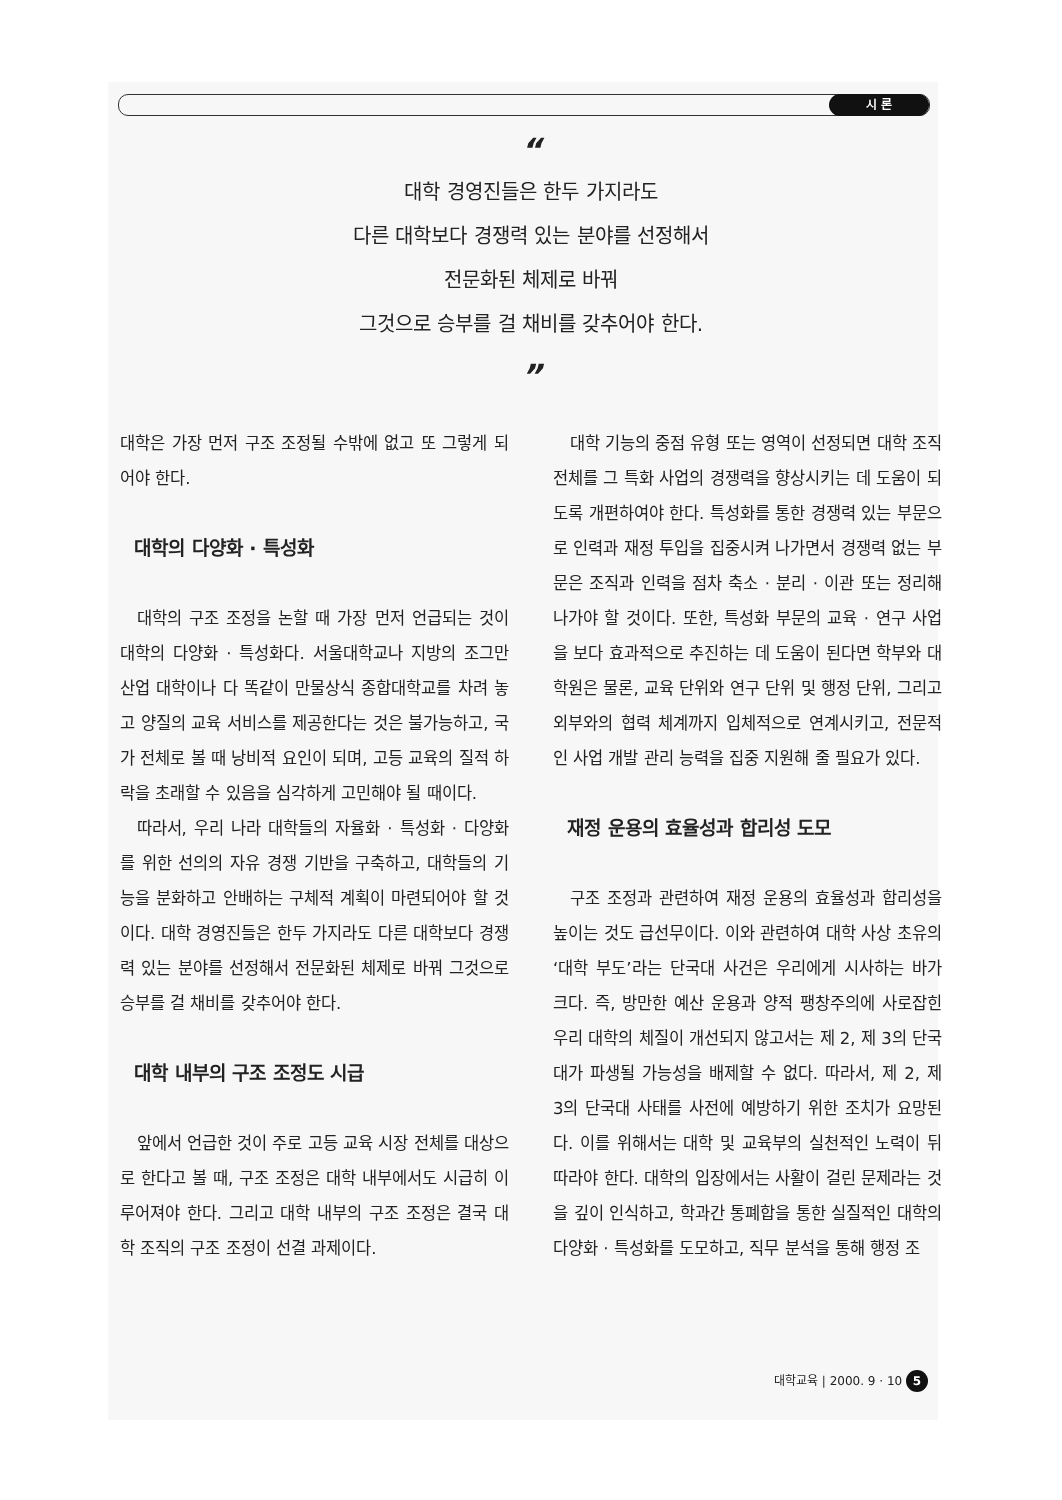시 론
“
대학 경영진들은 한두 가지라도
다른 대학보다 경쟁력 있는 분야를 선정해서
전문화된 체제로 바꿔
그것으로 승부를 걸 채비를 갖추어야 한다.
”
대학은 가장 먼저 구조 조정될 수밖에 없고 또 그렇게 되어야 한다.
대학의 다양화 · 특성화
대학의 구조 조정을 논할 때 가장 먼저 언급되는 것이 대학의 다양화 · 특성화다. 서울대학교나 지방의 조그만 산업 대학이나 다 똑같이 만물상식 종합대학교를 차려 놓고 양질의 교육 서비스를 제공한다는 것은 불가능하고, 국가 전체로 볼 때 낭비적 요인이 되며, 고등 교육의 질적 하락을 초래할 수 있음을 심각하게 고민해야 될 때이다.
따라서, 우리 나라 대학들의 자율화 · 특성화 · 다양화를 위한 선의의 자유 경쟁 기반을 구축하고, 대학들의 기능을 분화하고 안배하는 구체적 계획이 마련되어야 할 것이다. 대학 경영진들은 한두 가지라도 다른 대학보다 경쟁력 있는 분야를 선정해서 전문화된 체제로 바꿔 그것으로 승부를 걸 채비를 갖추어야 한다.
대학 내부의 구조 조정도 시급
앞에서 언급한 것이 주로 고등 교육 시장 전체를 대상으로 한다고 볼 때, 구조 조정은 대학 내부에서도 시급히 이루어져야 한다. 그리고 대학 내부의 구조 조정은 결국 대학 조직의 구조 조정이 선결 과제이다.
대학 기능의 중점 유형 또는 영역이 선정되면 대학 조직 전체를 그 특화 사업의 경쟁력을 향상시키는 데 도움이 되도록 개편하여야 한다. 특성화를 통한 경쟁력 있는 부문으로 인력과 재정 투입을 집중시켜 나가면서 경쟁력 없는 부문은 조직과 인력을 점차 축소 · 분리 · 이관 또는 정리해 나가야 할 것이다. 또한, 특성화 부문의 교육 · 연구 사업을 보다 효과적으로 추진하는 데 도움이 된다면 학부와 대학원은 물론, 교육 단위와 연구 단위 및 행정 단위, 그리고 외부와의 협력 체계까지 입체적으로 연계시키고, 전문적인 사업 개발 관리 능력을 집중 지원해 줄 필요가 있다.
재정 운용의 효율성과 합리성 도모
구조 조정과 관련하여 재정 운용의 효율성과 합리성을 높이는 것도 급선무이다. 이와 관련하여 대학 사상 초유의 ‘대학 부도’라는 단국대 사건은 우리에게 시사하는 바가 크다. 즉, 방만한 예산 운용과 양적 팽창주의에 사로잡힌 우리 대학의 체질이 개선되지 않고서는 제 2, 제 3의 단국대가 파생될 가능성을 배제할 수 없다. 따라서, 제 2, 제 3의 단국대 사태를 사전에 예방하기 위한 조치가 요망된다. 이를 위해서는 대학 및 교육부의 실천적인 노력이 뒤따라야 한다. 대학의 입장에서는 사활이 걸린 문제라는 것을 깊이 인식하고, 학과간 통폐합을 통한 실질적인 대학의 다양화 · 특성화를 도모하고, 직무 분석을 통해 행정 조
대학교육 | 2000. 9 · 10 5